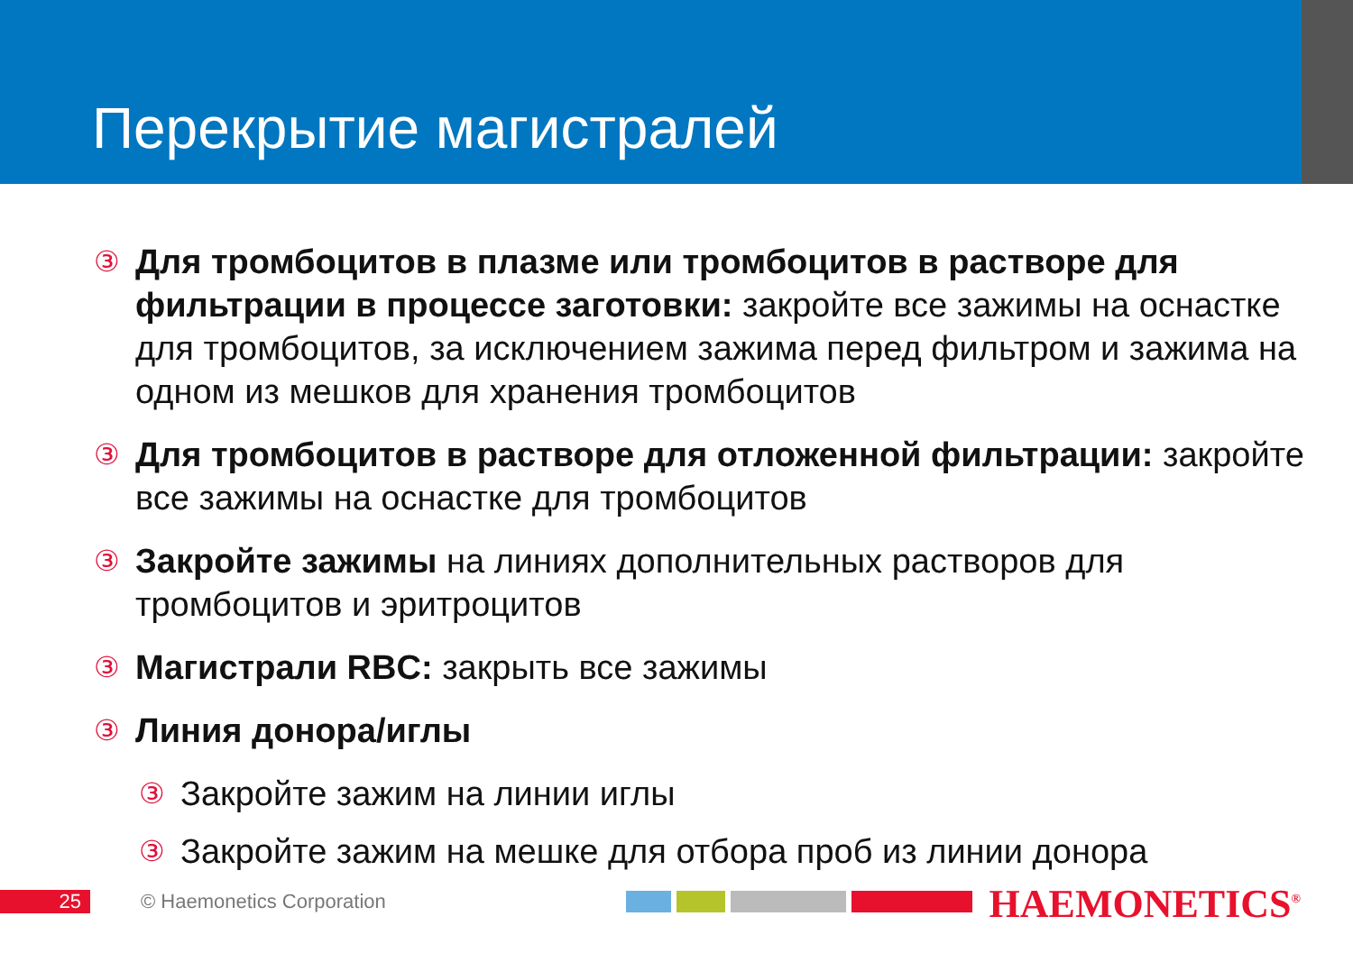Перекрытие магистралей
③
Для тромбоцитов в плазме или тромбоцитов в растворе для фильтрации в процессе заготовки: закройте все зажимы на оснастке для тромбоцитов, за исключением зажима перед фильтром и зажима на одном из мешков для хранения тромбоцитов
③
Для тромбоцитов в растворе для отложенной фильтрации: закройте все зажимы на оснастке для тромбоцитов
③
Закройте зажимы на линиях дополнительных растворов для тромбоцитов и эритроцитов
③
Магистрали RBC: закрыть все зажимы
③
Линия донора/иглы
③
Закройте зажим на линии иглы
③
Закройте зажим на мешке для отбора проб из линии донора
25 © Haemonetics Corporation HAEMONETICS<sup>®</sup>